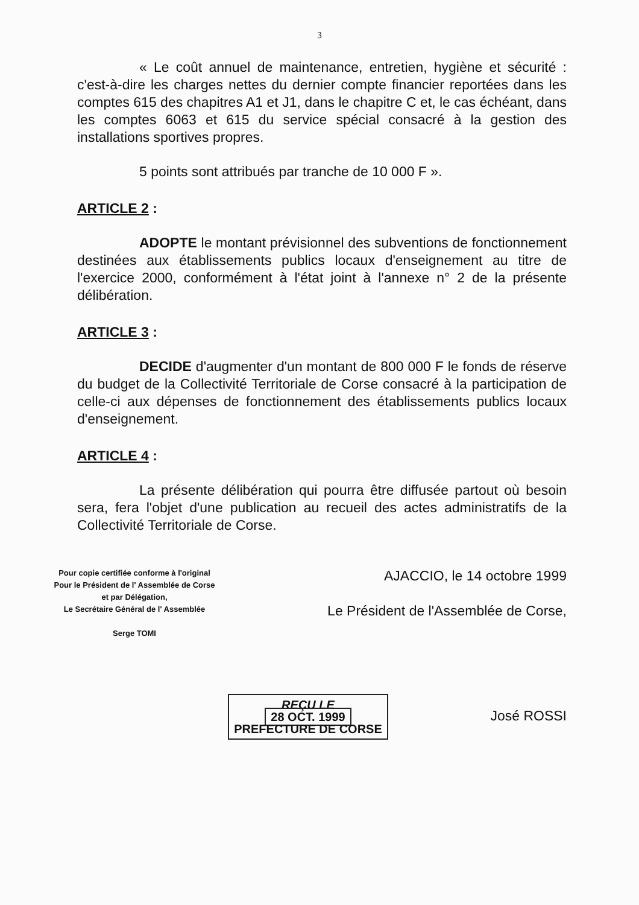3
« Le coût annuel de maintenance, entretien, hygiène et sécurité : c'est-à-dire les charges nettes du dernier compte financier reportées dans les comptes 615 des chapitres A1 et J1, dans le chapitre C et, le cas échéant, dans les comptes 6063 et 615 du service spécial consacré à la gestion des installations sportives propres.
5 points sont attribués par tranche de 10 000 F ».
ARTICLE 2 :
ADOPTE le montant prévisionnel des subventions de fonctionnement destinées aux établissements publics locaux d'enseignement au titre de l'exercice 2000, conformément à l'état joint à l'annexe n° 2 de la présente délibération.
ARTICLE 3 :
DECIDE d'augmenter d'un montant de 800 000 F le fonds de réserve du budget de la Collectivité Territoriale de Corse consacré à la participation de celle-ci aux dépenses de fonctionnement des établissements publics locaux d'enseignement.
ARTICLE 4 :
La présente délibération qui pourra être diffusée partout où besoin sera, fera l'objet d'une publication au recueil des actes administratifs de la Collectivité Territoriale de Corse.
Pour copie certifiée conforme à l'original
Pour le Président de l' Assemblée de Corse
et par Délégation,
Le Secrétaire Général de l' Assemblée
Serge TOMI
REÇU LE
28 OCT. 1999
PREFECTURE DE CORSE
AJACCIO, le 14 octobre 1999
Le Président de l'Assemblée de Corse,
José ROSSI